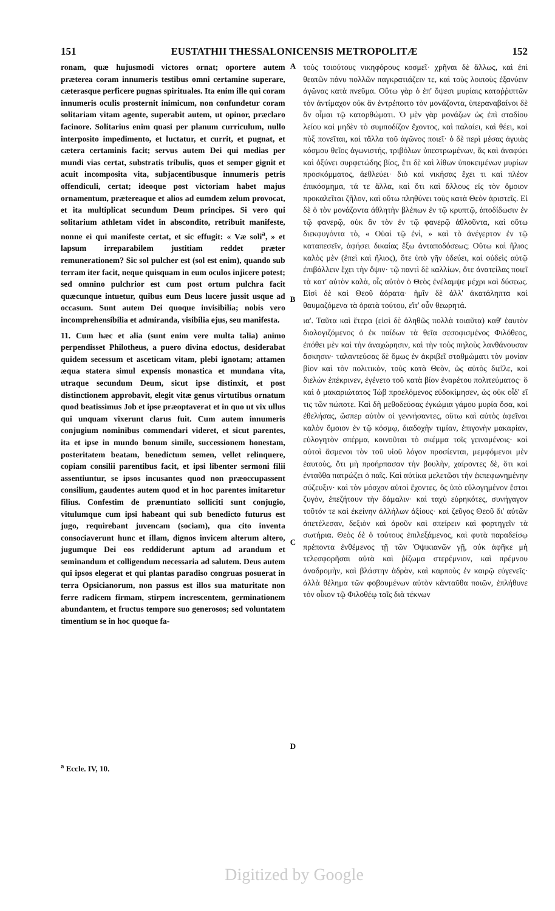151 EUSTATHII THESSALONICENSIS METROPOLITÆ 152
ronam, quæ hujusmodi victores ornat; oportere autem præterea coram innumeris testibus omni certamine superare, cæterasque perficere pugnas spirituales. Ita enim ille qui coram innumeris oculis prosternit inimicum, non confundetur coram solitariam vitam agente, superabit autem, ut opinor, præclaro facinore. Solitarius enim quasi per planum curriculum, nullo interposito impedimento, et luctatur, et currit, et pugnat, et cætera certaminis facit; servus autem Dei qui medias per mundi vias certat, substratis tribulis, quos et semper gignit et acuit incomposita vita, subjacentibusque innumeris petris offendiculi, certat; ideoque post victoriam habet majus ornamentum, prætereaque et alios ad eumdem zelum provocat, et ita multiplicat secundum Deum principes. Si vero qui solitarium athletam videt in abscondito, retribuit manifeste, nonne ei qui manifeste certat, et sic effugit: « Væ soli<sup>a</sup>, » et lapsum irreparabilem justitiam reddet præter remunerationem? Sic sol pulcher est (sol est enim), quando sub terram iter facit, neque quisquam in eum oculos injicere potest; sed omnino pulchrior est cum post ortum pulchra facit quæcunque intuetur, quibus eum Deus lucere jussit usque ad occasum. Sunt autem Dei quoque invisibilia; nobis vero incomprehensibilia et admiranda, visibilia ejus, seu manifesta.
11. Cum hæc et alia (sunt enim vere multa talia) animo perpendisset Philotheus, a puero divina edoctus, desiderabat quidem secessum et asceticam vitam, plebi ignotam; attamen æqua statera simul expensis monastica et mundana vita, utraque secundum Deum, sicut ipse distinxit, et post distinctionem approbavit, elegit vitæ genus virtutibus ornatum quod beatissimus Job et ipse præoptaverat et in quo ut vix ullus qui unquam vixerunt clarus fuit. Cum autem innumeris conjugium nominibus commendari videret, et sicut parentes, ita et ipse in mundo bonum simile, successionem honestam, posteritatem beatam, benedictum semen, vellet relinquere, copiam consilii parentibus facit, et ipsi libenter sermoni filii assentiuntur, se ipsos incusantes quod non præoccupassent consilium, gaudentes autem quod et in hoc parentes imitaretur filius. Confestim de prænuntiato solliciti sunt conjugio, vitulumque cum ipsi habeant qui sub benedicto futurus est jugo, requirebant juvencam (sociam), qua cito inventa consociaverunt hunc et illam, dignos invicem alterum altero, jugumque Dei eos reddiderunt aptum ad arandum et seminandum et colligendum necessaria ad salutem. Deus autem qui ipsos elegerat et qui plantas paradiso congruas posuerat in terra Opsicianorum, non passus est illos sua maturitate non ferre radicem firmam, stirpem increscentem, germinationem abundantem, et fructus tempore suo generosos; sed voluntatem timentium se in hoc quoque fa-
A
B
C
D
τοὺς τοιούτους νικηφόρους κοσμεῖ· χρῆναι δὲ ἄλλως, καὶ ἐπὶ θεατῶν πάνυ πολλῶν παγκρατιάζειν τε, καὶ τοὺς λοιποὺς ἐξανύειν ἀγῶνας κατὰ πνεῦμα. Οὕτω γὰρ ὁ ἐπ' ὄψεσι μυρίαις καταῤῥιπτῶν τὸν ἀντίμαχον οὐκ ἂν ἐντρέποιτο τὸν μονάζοντα, ὑπεραναβαίνοι δὲ ἂν οἶμαι τῷ κατορθώματι. Ὁ μὲν γὰρ μονάζων ὡς ἐπὶ σταδίου λείου καὶ μηδὲν τὸ συμποδίζον ἔχοντος, καὶ παλαίει, καὶ θέει, καὶ πὺξ πονεῖται, καὶ τἄλλα τοῦ ἀγῶνος ποιεῖ· ὁ δὲ περὶ μέσας ἀγυιὰς κόσμου θεῖος ἀγωνιστής, τριβόλων ὑπεστρωμένων, ἃς καὶ ἀναφύει καὶ ὀξύνει συρφετώδης βίος, ἔτι δὲ καὶ λίθων ὑποκειμένων μυρίων προσκόμματος, ἀεθλεύει· διὸ καὶ νικήσας ἔχει τι καὶ πλέον ἐπικόσμημα, τά τε ἄλλα, καὶ ὅτι καὶ ἄλλους εἰς τὸν ὅμοιον προκαλεῖται ζῆλον, καὶ οὕτω πληθύνει τοὺς κατὰ Θεὸν ἀριστεῖς. Εἰ δὲ ὁ τὸν μονάζοντα ἀθλητὴν βλέπων ἐν τῷ κρυπτῷ, ἀποδίδωσιν ἐν τῷ φανερῷ, οὐκ ἂν τὸν ἐν τῷ φανερῷ ἀθλοῦντα, καὶ οὕτω διεκφυγόντα τὸ, « Οὐαὶ τῷ ἑνὶ, » καὶ τὸ ἀνέγερτον ἐν τῷ καταπεσεῖν, ἀφήσει δικαίας ἔξω ἀνταποδόσεως; Οὕτω καὶ ἥλιος καλὸς μὲν (ἐπεὶ καὶ ἥλιος), ὅτε ὑπὸ γῆν ὁδεύει, καὶ οὐδεὶς αὐτῷ ἐπιβάλλειν ἔχει τὴν ὄψιν· τῷ παντὶ δὲ καλλίων, ὅτε ἀνατείλας ποιεῖ τὰ κατ' αὐτὸν καλὰ, οἷς αὐτὸν ὁ Θεὸς ἐνέλαμψε μέχρι καὶ δύσεως. Εἰσὶ δὲ καὶ Θεοῦ ἀόρατα· ἡμῖν δὲ ἀλλ' ἀκατάληπτα καὶ θαυμαζόμενα τὰ ὁρατὰ τούτου, εἴτ' οὖν θεωρητά.
ια'. Ταῦτα καὶ ἕτερα (εἰσὶ δὲ ἀληθῶς πολλὰ τοιαῦτα) καθ' ἑαυτὸν διαλογιζόμενος ὁ ἐκ παίδων τὰ θεῖα σεσοφισμένος Φιλόθεος, ἐπόθει μὲν καὶ τὴν ἀναχώρησιν, καὶ τὴν τοὺς πηλοὺς λανθάνουσαν ἄσκησιν· ταλαντεύσας δὲ ὅμως ἐν ἀκριβεῖ σταθμώματι τὸν μονίαν βίον καὶ τὸν πολιτικὸν, τοὺς κατὰ Θεὸν, ὡς αὐτὸς διεῖλε, καὶ διελὼν ἐπέκρινεν, ἐγένετο τοῦ κατὰ βίον ἐναρέτου πολιτεύματος· ὃ καὶ ὁ μακαριώτατος Ἰὼβ προελόμενος εὐδοκίμησεν, ὡς οὐκ οἶδ' εἴ τις τῶν πώποτε. Καὶ δὴ μεθοδεύσας ἐγκώμια γάμου μυρία ὅσα, καὶ ἐθελήσας, ὥσπερ αὐτὸν οἱ γεννήσαντες, οὕτω καὶ αὐτὸς ἀφεῖναι καλὸν ὅμοιον ἐν τῷ κόσμῳ, διαδοχὴν τιμίαν, ἐπιγονὴν μακαρίαν, εὐλογητὸν σπέρμα, κοινοῦται τὸ σκέμμα τοῖς γειναμένοις· καὶ αὐτοὶ ἄσμενοι τὸν τοῦ υἱοῦ λόγον προσίενται, μεμφόμενοι μὲν ἑαυτοὺς, ὅτι μὴ προήρπασαν τὴν βουλὴν, χαίροντες δὲ, ὅτι καὶ ἐνταῦθα πατρώζει ὁ παῖς. Καὶ αὐτίκα μελετῶσι τὴν ἐκπεφωνημένην σύζευξιν· καὶ τὸν μόσχον αὐτοὶ ἔχοντες, ὃς ὑπὸ εὐλογημένον ἔσται ζυγὸν, ἐπεζήτουν τὴν δάμαλιν· καὶ ταχὺ εὑρηκότες, συνήγαγον τοῦτόν τε καὶ ἐκείνην ἀλλήλων ἀξίους· καὶ ζεῦγος Θεοῦ δι' αὐτῶν ἀπετέλεσαν, δεξιὸν καὶ ἀροῦν καὶ σπείρειν καὶ φορτηγεῖν τὰ σωτήρια. Θεὸς δὲ ὁ τούτους ἐπιλεξάμενος, καὶ φυτὰ παραδείσῳ πρέποντα ἐνθέμενος τῇ τῶν Ὀψικιανῶν γῇ, οὐκ ἀφῆκε μὴ τελεσφορῆσαι αὐτὰ καὶ ῥίζωμα στερέμνιον, καὶ πρέμνου ἀναδρομὴν, καὶ βλάστην ἁδρὰν, καὶ καρποὺς ἐν καιρῷ εὐγενεῖς· ἀλλὰ θέλημα τῶν φοβουμένων αὐτὸν κἀνταῦθα ποιῶν, ἐπλήθυνε τὸν οἶκον τῷ Φιλοθέῳ ταῖς διὰ τέκνων
<sup>a</sup> Eccle. IV, 10.
Digitized by Google